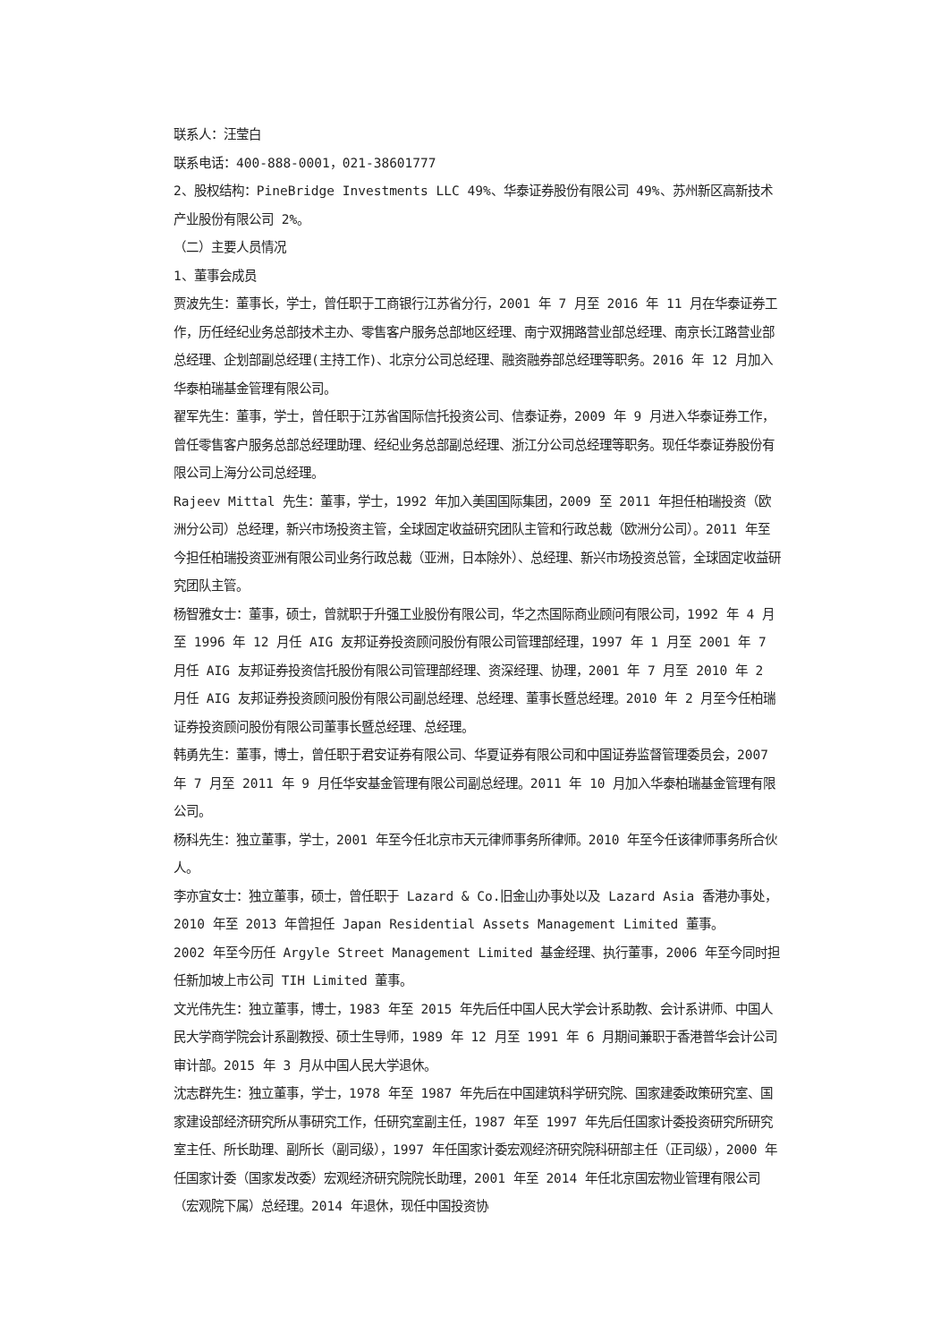联系人：汪莹白
联系电话：400-888-0001，021-38601777
2、股权结构：PineBridge Investments LLC 49%、华泰证券股份有限公司 49%、苏州新区高新技术产业股份有限公司 2%。
（二）主要人员情况
1、董事会成员
贾波先生：董事长，学士，曾任职于工商银行江苏省分行，2001 年 7 月至 2016 年 11 月在华泰证券工作，历任经纪业务总部技术主办、零售客户服务总部地区经理、南宁双拥路营业部总经理、南京长江路营业部总经理、企划部副总经理(主持工作)、北京分公司总经理、融资融券部总经理等职务。2016 年 12 月加入华泰柏瑞基金管理有限公司。
翟军先生：董事，学士，曾任职于江苏省国际信托投资公司、信泰证券，2009 年 9 月进入华泰证券工作，曾任零售客户服务总部总经理助理、经纪业务总部副总经理、浙江分公司总经理等职务。现任华泰证券股份有限公司上海分公司总经理。
Rajeev Mittal 先生：董事，学士，1992 年加入美国国际集团，2009 至 2011 年担任柏瑞投资（欧洲分公司）总经理，新兴市场投资主管，全球固定收益研究团队主管和行政总裁（欧洲分公司）。2011 年至今担任柏瑞投资亚洲有限公司业务行政总裁（亚洲，日本除外）、总经理、新兴市场投资总管，全球固定收益研究团队主管。
杨智雅女士：董事，硕士，曾就职于升强工业股份有限公司，华之杰国际商业顾问有限公司，1992 年 4 月至 1996 年 12 月任 AIG 友邦证券投资顾问股份有限公司管理部经理，1997 年 1 月至 2001 年 7 月任 AIG 友邦证券投资信托股份有限公司管理部经理、资深经理、协理，2001 年 7 月至 2010 年 2 月任 AIG 友邦证券投资顾问股份有限公司副总经理、总经理、董事长暨总经理。2010 年 2 月至今任柏瑞证券投资顾问股份有限公司董事长暨总经理、总经理。
韩勇先生：董事，博士，曾任职于君安证券有限公司、华夏证券有限公司和中国证券监督管理委员会，2007 年 7 月至 2011 年 9 月任华安基金管理有限公司副总经理。2011 年 10 月加入华泰柏瑞基金管理有限公司。
杨科先生：独立董事，学士，2001 年至今任北京市天元律师事务所律师。2010 年至今任该律师事务所合伙人。
李亦宜女士：独立董事，硕士，曾任职于 Lazard & Co.旧金山办事处以及 Lazard Asia 香港办事处，2010 年至 2013 年曾担任 Japan Residential Assets Management Limited 董事。
2002 年至今历任 Argyle Street Management Limited 基金经理、执行董事，2006 年至今同时担任新加坡上市公司 TIH Limited 董事。
文光伟先生：独立董事，博士，1983 年至 2015 年先后任中国人民大学会计系助教、会计系讲师、中国人民大学商学院会计系副教授、硕士生导师，1989 年 12 月至 1991 年 6 月期间兼职于香港普华会计公司审计部。2015 年 3 月从中国人民大学退休。
沈志群先生：独立董事，学士，1978 年至 1987 年先后在中国建筑科学研究院、国家建委政策研究室、国家建设部经济研究所从事研究工作，任研究室副主任，1987 年至 1997 年先后任国家计委投资研究所研究室主任、所长助理、副所长（副司级），1997 年任国家计委宏观经济研究院科研部主任（正司级），2000 年任国家计委（国家发改委）宏观经济研究院院长助理，2001 年至 2014 年任北京国宏物业管理有限公司（宏观院下属）总经理。2014 年退休，现任中国投资协